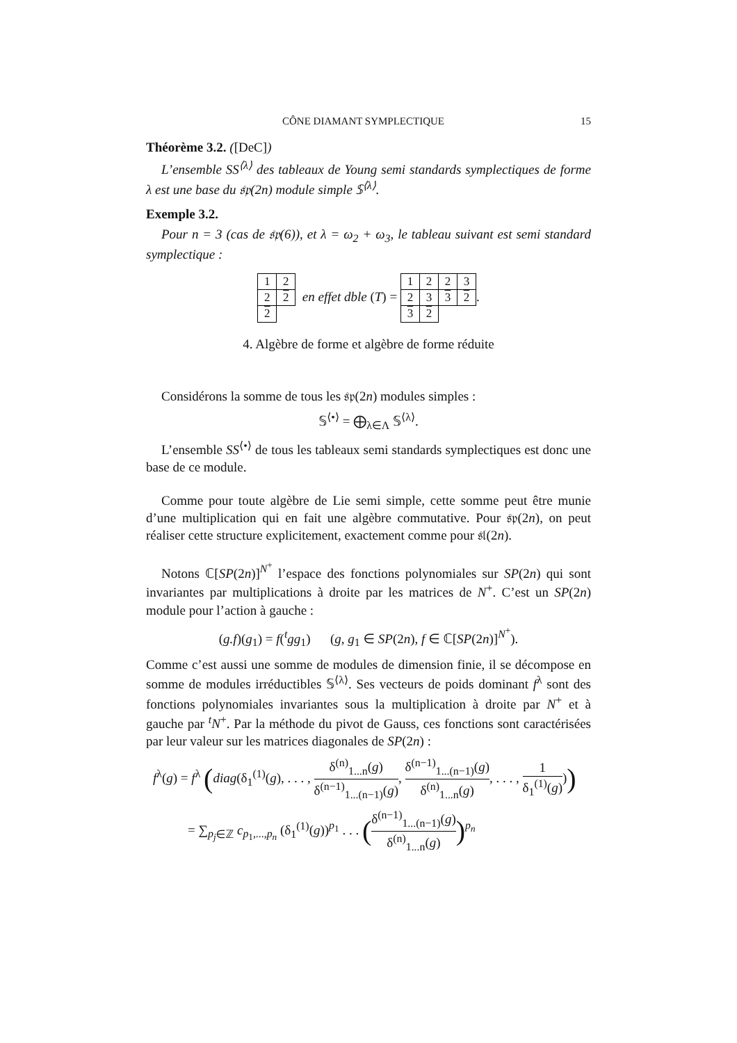CÔNE DIAMANT SYMPLECTIQUE 15
Théorème 3.2. ([DeC])
L’ensemble SS<sup>⟨λ⟩</sup> des tableaux de Young semi standards symplectiques de forme λ est une base du 𝔰𝔭(2n) module simple 𝕊<sup>⟨λ⟩</sup>.
Exemple 3.2.
Pour n = 3 (cas de 𝔰𝔭(6)), et λ = ω<sub>2</sub> + ω<sub>3</sub>, le tableau suivant est semi standard symplectique :
| 1 | 2 |
| 2 | 2 |
| 2 | |
en effet dble (T) =
| 1 | 2 | 2 | 3 |
| 2 | 3 | 3 | 2 |
| 3 | 2 | | |
.
4. Algèbre de forme et algèbre de forme réduite
Considérons la somme de tous les 𝔰𝔭(2n) modules simples :
𝕊<sup>⟨•⟩</sup> = ⨁<sub>λ∈Λ</sub> 𝕊<sup>⟨λ⟩</sup>.
L’ensemble SS<sup>⟨•⟩</sup> de tous les tableaux semi standards symplectiques est donc une base de ce module.
Comme pour toute algèbre de Lie semi simple, cette somme peut être munie d’une multiplication qui en fait une algèbre commutative. Pour 𝔰𝔭(2n), on peut réaliser cette structure explicitement, exactement comme pour 𝔰𝔩(2n).
Notons ℂ[SP(2n)]<sup>N<sup>+</sup></sup> l’espace des fonctions polynomiales sur SP(2n) qui sont invariantes par multiplications à droite par les matrices de N<sup>+</sup>. C’est un SP(2n) module pour l’action à gauche :
(g.f)(g<sub>1</sub>) = f(<sup>t</sup>gg<sub>1</sub>) (g, g<sub>1</sub> ∈ SP(2n), f ∈ ℂ[SP(2n)]<sup>N<sup>+</sup></sup>).
Comme c’est aussi une somme de modules de dimension finie, il se décompose en somme de modules irréductibles 𝕊<sup>⟨λ⟩</sup>. Ses vecteurs de poids dominant f<sup>λ</sup> sont des fonctions polynomiales invariantes sous la multiplication à droite par N<sup>+</sup> et à gauche par <sup>t</sup>N<sup>+</sup>. Par la méthode du pivot de Gauss, ces fonctions sont caractérisées par leur valeur sur les matrices diagonales de SP(2n) :
f<sup>λ</sup>(g) = f<sup>λ</sup> (diag(δ<sub>1</sub><sup>(1)</sup>(g), . . . , δ<sup>(n)</sup><sub>1...n</sub>(g) δ<sup>(n−1)</sup><sub>1...(n−1)</sub>(g), δ<sup>(n−1)</sup><sub>1...(n−1)</sub>(g) δ<sup>(n)</sup><sub>1...n</sub>(g), . . . , 1 δ<sub>1</sub><sup>(1)</sup>(g)))
= ∑<sub>p<sub>j</sub>∈ℤ</sub> c<sub>p<sub>1</sub>,...,p<sub>n</sub></sub> (δ<sub>1</sub><sup>(1)</sup>(g))<sup>p<sub>1</sub></sup> . . . (δ<sup>(n−1)</sup><sub>1...(n−1)</sub>(g) δ<sup>(n)</sup><sub>1...n</sub>(g))<sup>p<sub>n</sub></sup>